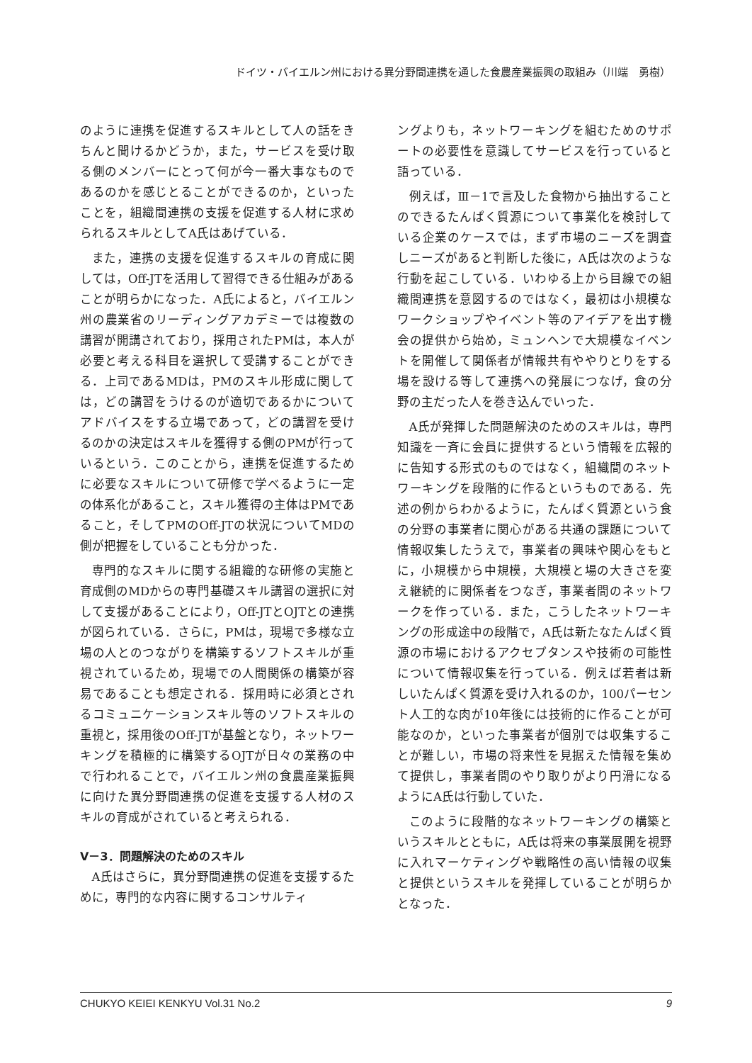ドイツ・バイエルン州における異分野間連携を通した食農産業振興の取組み（川端　勇樹）
のように連携を促進するスキルとして人の話をきちんと聞けるかどうか，また，サービスを受け取る側のメンバーにとって何が今一番大事なものであるのかを感じとることができるのか，といったことを，組織間連携の支援を促進する人材に求められるスキルとしてA氏はあげている．
また，連携の支援を促進するスキルの育成に関しては，Off-JTを活用して習得できる仕組みがあることが明らかになった．A氏によると，バイエルン州の農業省のリーディングアカデミーでは複数の講習が開講されており，採用されたPMは，本人が必要と考える科目を選択して受講することができる．上司であるMDは，PMのスキル形成に関しては，どの講習をうけるのが適切であるかについてアドバイスをする立場であって，どの講習を受けるのかの決定はスキルを獲得する側のPMが行っているという．このことから，連携を促進するために必要なスキルについて研修で学べるように一定の体系化があること，スキル獲得の主体はPMであること，そしてPMのOff-JTの状況についてMDの側が把握をしていることも分かった．
専門的なスキルに関する組織的な研修の実施と育成側のMDからの専門基礎スキル講習の選択に対して支援があることにより，Off-JTとOJTとの連携が図られている．さらに，PMは，現場で多様な立場の人とのつながりを構築するソフトスキルが重視されているため，現場での人間関係の構築が容易であることも想定される．採用時に必須とされるコミュニケーションスキル等のソフトスキルの重視と，採用後のOff-JTが基盤となり，ネットワーキングを積極的に構築するOJTが日々の業務の中で行われることで，バイエルン州の食農産業振興に向けた異分野間連携の促進を支援する人材のスキルの育成がされていると考えられる．
Ⅴ－3．問題解決のためのスキル
A氏はさらに，異分野間連携の促進を支援するために，専門的な内容に関するコンサルティ
ングよりも，ネットワーキングを組むためのサポートの必要性を意識してサービスを行っていると語っている．
例えば，Ⅲ－1で言及した食物から抽出することのできるたんぱく質源について事業化を検討している企業のケースでは，まず市場のニーズを調査しニーズがあると判断した後に，A氏は次のような行動を起こしている．いわゆる上から目線での組織間連携を意図するのではなく，最初は小規模なワークショップやイベント等のアイデアを出す機会の提供から始め，ミュンヘンで大規模なイベントを開催して関係者が情報共有ややりとりをする場を設ける等して連携への発展につなげ，食の分野の主だった人を巻き込んでいった．
A氏が発揮した問題解決のためのスキルは，専門知識を一斉に会員に提供するという情報を広報的に告知する形式のものではなく，組織間のネットワーキングを段階的に作るというものである．先述の例からわかるように，たんぱく質源という食の分野の事業者に関心がある共通の課題について情報収集したうえで，事業者の興味や関心をもとに，小規模から中規模，大規模と場の大きさを変え継続的に関係者をつなぎ，事業者間のネットワークを作っている．また，こうしたネットワーキングの形成途中の段階で，A氏は新たなたんぱく質源の市場におけるアクセプタンスや技術の可能性について情報収集を行っている．例えば若者は新しいたんぱく質源を受け入れるのか，100パーセント人工的な肉が10年後には技術的に作ることが可能なのか，といった事業者が個別では収集することが難しい，市場の将来性を見据えた情報を集めて提供し，事業者間のやり取りがより円滑になるようにA氏は行動していた．
このように段階的なネットワーキングの構築というスキルとともに，A氏は将来の事業展開を視野に入れマーケティングや戦略性の高い情報の収集と提供というスキルを発揮していることが明らかとなった．
CHUKYO KEIEI KENKYU Vol.31 No.2 9